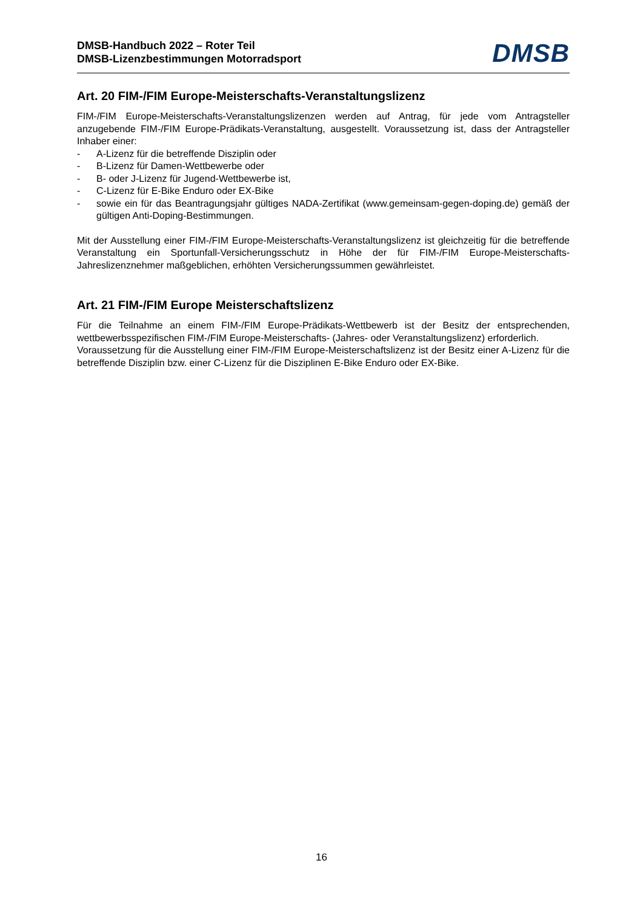DMSB-Handbuch 2022 – Roter Teil
DMSB-Lizenzbestimmungen Motorradsport
DMSB
Art. 20 FIM-/FIM Europe-Meisterschafts-Veranstaltungslizenz
FIM-/FIM Europe-Meisterschafts-Veranstaltungslizenzen werden auf Antrag, für jede vom Antragsteller anzugebende FIM-/FIM Europe-Prädikats-Veranstaltung, ausgestellt. Voraussetzung ist, dass der Antragsteller Inhaber einer:
- A-Lizenz für die betreffende Disziplin oder
- B-Lizenz für Damen-Wettbewerbe oder
- B- oder J-Lizenz für Jugend-Wettbewerbe ist,
- C-Lizenz für E-Bike Enduro oder EX-Bike
- sowie ein für das Beantragungsjahr gültiges NADA-Zertifikat (www.gemeinsam-gegen-doping.de) gemäß der gültigen Anti-Doping-Bestimmungen.
Mit der Ausstellung einer FIM-/FIM Europe-Meisterschafts-Veranstaltungslizenz ist gleichzeitig für die betreffende Veranstaltung ein Sportunfall-Versicherungsschutz in Höhe der für FIM-/FIM Europe-Meisterschafts-Jahreslizenznehmer maßgeblichen, erhöhten Versicherungssummen gewährleistet.
Art. 21 FIM-/FIM Europe Meisterschaftslizenz
Für die Teilnahme an einem FIM-/FIM Europe-Prädikats-Wettbewerb ist der Besitz der entsprechenden, wettbewerbsspezifischen FIM-/FIM Europe-Meisterschafts- (Jahres- oder Veranstaltungslizenz) erforderlich.
Voraussetzung für die Ausstellung einer FIM-/FIM Europe-Meisterschaftslizenz ist der Besitz einer A-Lizenz für die betreffende Disziplin bzw. einer C-Lizenz für die Disziplinen E-Bike Enduro oder EX-Bike.
16